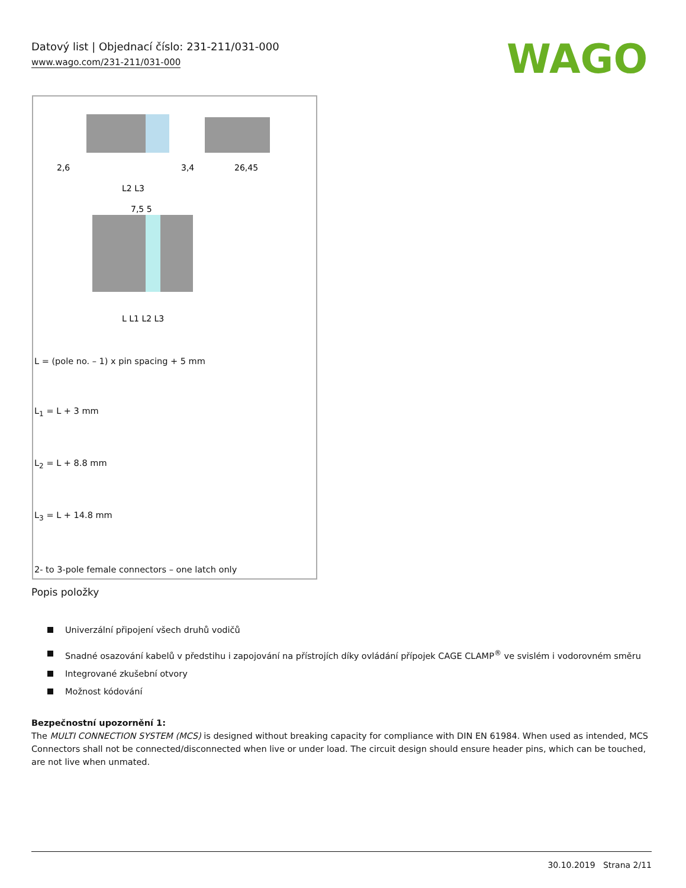Datový list | Objednací číslo: 231-211/031-000
www.wago.com/231-211/031-000
WAGO
2,6
3,4
26,45
L2 L3
7,5 5
L L1 L2 L3
L = (pole no. – 1) x pin spacing + 5 mm
L<sub>1</sub> = L + 3 mm
L<sub>2</sub> = L + 8.8 mm
L<sub>3</sub> = L + 14.8 mm
2- to 3-pole female connectors – one latch only
Popis položky
Univerzální připojení všech druhů vodičů
Snadné osazování kabelů v předstihu i zapojování na přístrojích díky ovládání přípojek CAGE CLAMP<sup>®</sup> ve svislém i vodorovném směru
Integrované zkušební otvory
Možnost kódování
Bezpečnostní upozornění 1:
The MULTI CONNECTION SYSTEM (MCS) is designed without breaking capacity for compliance with DIN EN 61984. When used as intended, MCS Connectors shall not be connected/disconnected when live or under load. The circuit design should ensure header pins, which can be touched, are not live when unmated.
30.10.2019 Strana 2/11